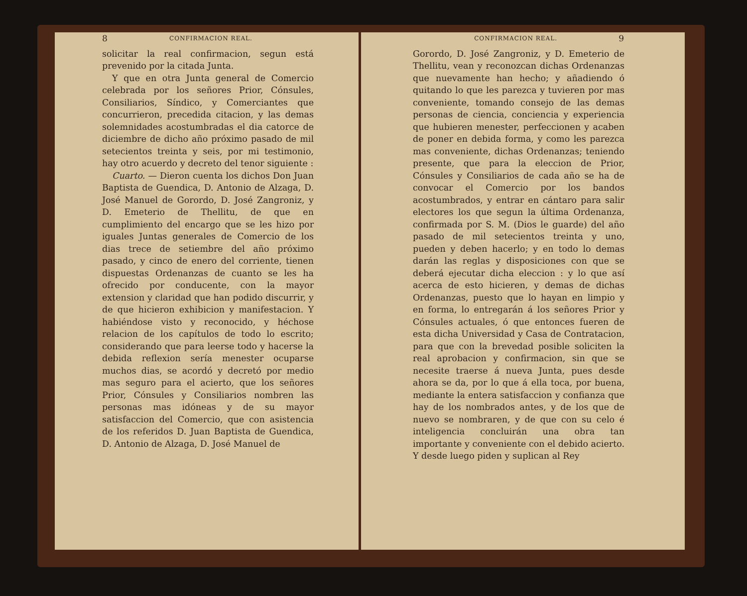8 CONFIRMACION REAL.
solicitar la real confirmacion, segun está prevenido por la citada Junta.
Y que en otra Junta general de Comercio celebrada por los señores Prior, Cónsules, Consiliarios, Síndico, y Comerciantes que concurrieron, precedida citacion, y las demas solemnidades acostumbradas el dia catorce de diciembre de dicho año próximo pasado de mil setecientos treinta y seis, por mi testimonio, hay otro acuerdo y decreto del tenor siguiente :
Cuarto. — Dieron cuenta los dichos Don Juan Baptista de Guendica, D. Antonio de Alzaga, D. José Manuel de Gorordo, D. José Zangroniz, y D. Emeterio de Thellitu, de que en cumplimiento del encargo que se les hizo por iguales Juntas generales de Comercio de los dias trece de setiembre del año próximo pasado, y cinco de enero del corriente, tienen dispuestas Ordenanzas de cuanto se les ha ofrecido por conducente, con la mayor extension y claridad que han podido discurrir, y de que hicieron exhibicion y manifestacion. Y habiéndose visto y reconocido, y héchose relacion de los capítulos de todo lo escrito; considerando que para leerse todo y hacerse la debida reflexion sería menester ocuparse muchos dias, se acordó y decretó por medio mas seguro para el acierto, que los señores Prior, Cónsules y Consiliarios nombren las personas mas idóneas y de su mayor satisfaccion del Comercio, que con asistencia de los referidos D. Juan Baptista de Guendica, D. Antonio de Alzaga, D. José Manuel de
CONFIRMACION REAL. 9
Gorordo, D. José Zangroniz, y D. Emeterio de Thellitu, vean y reconozcan dichas Ordenanzas que nuevamente han hecho; y añadiendo ó quitando lo que les parezca y tuvieren por mas conveniente, tomando consejo de las demas personas de ciencia, conciencia y experiencia que hubieren menester, perfeccionen y acaben de poner en debida forma, y como les parezca mas conveniente, dichas Ordenanzas; teniendo presente, que para la eleccion de Prior, Cónsules y Consiliarios de cada año se ha de convocar el Comercio por los bandos acostumbrados, y entrar en cántaro para salir electores los que segun la última Ordenanza, confirmada por S. M. (Dios le guarde) del año pasado de mil setecientos treinta y uno, pueden y deben hacerlo; y en todo lo demas darán las reglas y disposiciones con que se deberá ejecutar dicha eleccion : y lo que así acerca de esto hicieren, y demas de dichas Ordenanzas, puesto que lo hayan en limpio y en forma, lo entregarán á los señores Prior y Cónsules actuales, ó que entonces fueren de esta dicha Universidad y Casa de Contratacion, para que con la brevedad posible soliciten la real aprobacion y confirmacion, sin que se necesite traerse á nueva Junta, pues desde ahora se da, por lo que á ella toca, por buena, mediante la entera satisfaccion y confianza que hay de los nombrados antes, y de los que de nuevo se nombraren, y de que con su celo é inteligencia concluirán una obra tan importante y conveniente con el debido acierto. Y desde luego piden y suplican al Rey